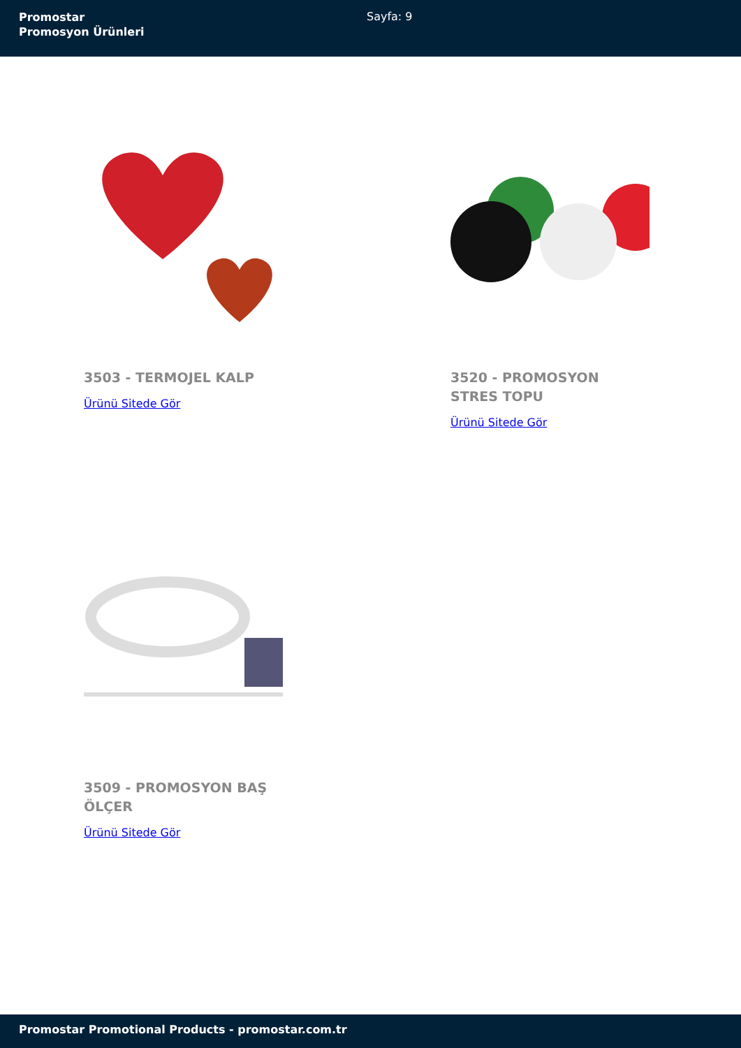Promostar
Promosyon Ürünleri
Sayfa: 9
3503 - TERMOJEL KALP
Ürünü Sitede Gör
3520 - PROMOSYON STRES TOPU
Ürünü Sitede Gör
3509 - PROMOSYON BAŞ ÖLÇER
Ürünü Sitede Gör
Promostar Promotional Products - promostar.com.tr